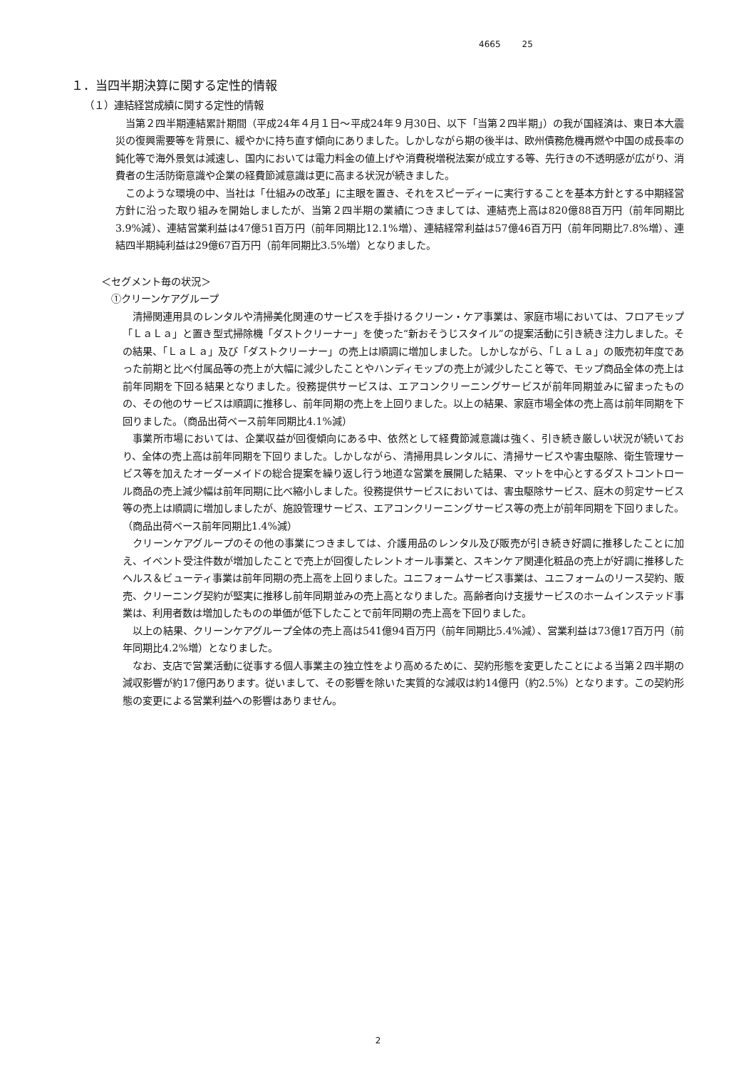4665 25
１．当四半期決算に関する定性的情報
（１）連結経営成績に関する定性的情報
当第２四半期連結累計期間（平成24年４月１日～平成24年９月30日、以下「当第２四半期」）の我が国経済は、東日本大震災の復興需要等を背景に、緩やかに持ち直す傾向にありました。しかしながら期の後半は、欧州債務危機再燃や中国の成長率の鈍化等で海外景気は減速し、国内においては電力料金の値上げや消費税増税法案が成立する等、先行きの不透明感が広がり、消費者の生活防衛意識や企業の経費節減意識は更に高まる状況が続きました。
このような環境の中、当社は「仕組みの改革」に主眼を置き、それをスピーディーに実行することを基本方針とする中期経営方針に沿った取り組みを開始しましたが、当第２四半期の業績につきましては、連結売上高は820億88百万円（前年同期比3.9%減）、連結営業利益は47億51百万円（前年同期比12.1%増）、連結経常利益は57億46百万円（前年同期比7.8%増）、連結四半期純利益は29億67百万円（前年同期比3.5%増）となりました。
＜セグメント毎の状況＞
①クリーンケアグループ
清掃関連用具のレンタルや清掃美化関連のサービスを手掛けるクリーン・ケア事業は、家庭市場においては、フロアモップ「ＬａＬａ」と置き型式掃除機「ダストクリーナー」を使った“新おそうじスタイル”の提案活動に引き続き注力しました。その結果、「ＬａＬａ」及び「ダストクリーナー」の売上は順調に増加しました。しかしながら、「ＬａＬａ」の販売初年度であった前期と比べ付属品等の売上が大幅に減少したことやハンディモップの売上が減少したこと等で、モップ商品全体の売上は前年同期を下回る結果となりました。役務提供サービスは、エアコンクリーニングサービスが前年同期並みに留まったものの、その他のサービスは順調に推移し、前年同期の売上を上回りました。以上の結果、家庭市場全体の売上高は前年同期を下回りました。（商品出荷ベース前年同期比4.1%減）
事業所市場においては、企業収益が回復傾向にある中、依然として経費節減意識は強く、引き続き厳しい状況が続いており、全体の売上高は前年同期を下回りました。しかしながら、清掃用具レンタルに、清掃サービスや害虫駆除、衛生管理サービス等を加えたオーダーメイドの総合提案を繰り返し行う地道な営業を展開した結果、マットを中心とするダストコントロール商品の売上減少幅は前年同期に比べ縮小しました。役務提供サービスにおいては、害虫駆除サービス、庭木の剪定サービス等の売上は順調に増加しましたが、施設管理サービス、エアコンクリーニングサービス等の売上が前年同期を下回りました。（商品出荷ベース前年同期比1.4%減）
クリーンケアグループのその他の事業につきましては、介護用品のレンタル及び販売が引き続き好調に推移したことに加え、イベント受注件数が増加したことで売上が回復したレントオール事業と、スキンケア関連化粧品の売上が好調に推移したヘルス＆ビューティ事業は前年同期の売上高を上回りました。ユニフォームサービス事業は、ユニフォームのリース契約、販売、クリーニング契約が堅実に推移し前年同期並みの売上高となりました。高齢者向け支援サービスのホームインステッド事業は、利用者数は増加したものの単価が低下したことで前年同期の売上高を下回りました。
以上の結果、クリーンケアグループ全体の売上高は541億94百万円（前年同期比5.4%減）、営業利益は73億17百万円（前年同期比4.2%増）となりました。
なお、支店で営業活動に従事する個人事業主の独立性をより高めるために、契約形態を変更したことによる当第２四半期の減収影響が約17億円あります。従いまして、その影響を除いた実質的な減収は約14億円（約2.5%）となります。この契約形態の変更による営業利益への影響はありません。
2